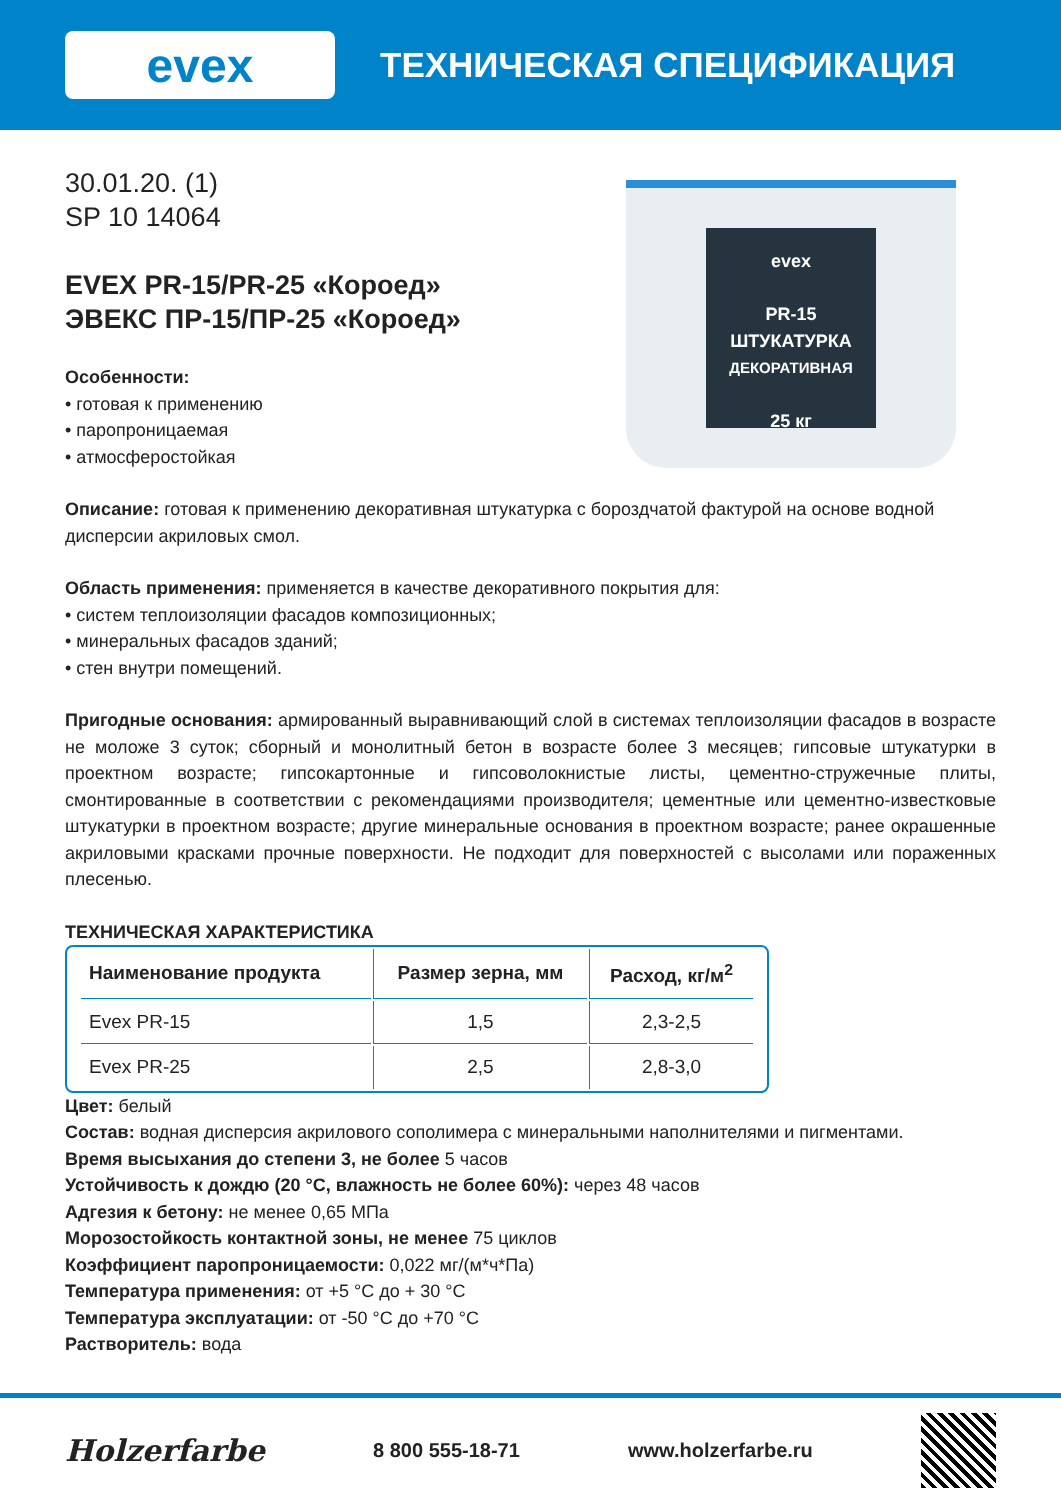evex
ТЕХНИЧЕСКАЯ СПЕЦИФИКАЦИЯ
30.01.20. (1)
SP 10 14064
EVEX PR-15/PR-25 «Короед»
ЭВЕКС ПР-15/ПР-25 «Короед»
Особенности:
• готовая к применению
• паропроницаемая
• атмосферостойкая
evex
PR-15
ШТУКАТУРКА
ДЕКОРАТИВНАЯ
25 кг
Описание: готовая к применению декоративная штукатурка с бороздчатой фактурой на основе водной дисперсии акриловых смол.
Область применения: применяется в качестве декоративного покрытия для:
• систем теплоизоляции фасадов композиционных;
• минеральных фасадов зданий;
• стен внутри помещений.
Пригодные основания: армированный выравнивающий слой в системах теплоизоляции фасадов в возрасте не моложе 3 суток; сборный и монолитный бетон в возрасте более 3 месяцев; гипсовые штукатурки в проектном возрасте; гипсокартонные и гипсоволокнистые листы, цементно-стружечные плиты, смонтированные в соответствии с рекомендациями производителя; цементные или цементно-известковые штукатурки в проектном возрасте; другие минеральные основания в проектном возрасте; ранее окрашенные акриловыми красками прочные поверхности. Не подходит для поверхностей с высолами или пораженных плесенью.
ТЕХНИЧЕСКАЯ ХАРАКТЕРИСТИКА
| Наименование продукта | Размер зерна, мм | Расход, кг/м<sup>2</sup> |
| --- | --- | --- |
| Evex PR-15 | 1,5 | 2,3-2,5 |
| Evex PR-25 | 2,5 | 2,8-3,0 |
Цвет: белый
Состав: водная дисперсия акрилового сополимера с минеральными наполнителями и пигментами.
Время высыхания до степени 3, не более 5 часов
Устойчивость к дождю (20 °C, влажность не более 60%): через 48 часов
Адгезия к бетону: не менее 0,65 МПа
Морозостойкость контактной зоны, не менее 75 циклов
Коэффициент паропроницаемости: 0,022 мг/(м*ч*Па)
Температура применения: от +5 °C до + 30 °C
Температура эксплуатации: от -50 °C до +70 °C
Растворитель: вода
Holzerfarbe 8 800 555-18-71 www.holzerfarbe.ru